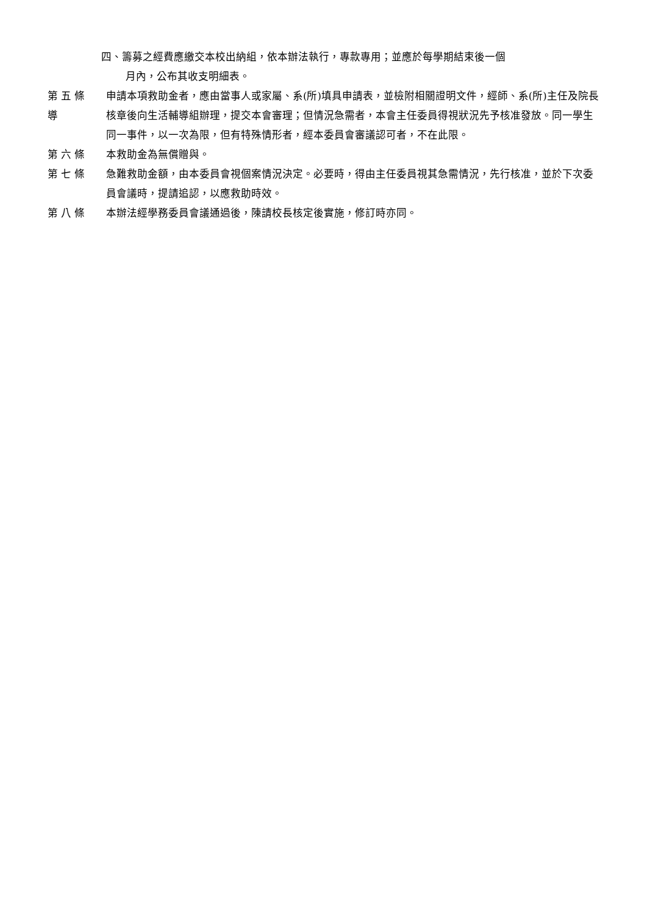四、籌募之經費應繳交本校出納組，依本辦法執行，專款專用；並應於每學期結束後一個
月內，公布其收支明細表。
第 五 條
導
申請本項救助金者，應由當事人或家屬、系(所)填具申請表，並檢附相關證明文件，經師、系(所)主任及院長核章後向生活輔導組辦理，提交本會審理；但情況急需者，本會主任委員得視狀況先予核准發放。同一學生同一事件，以一次為限，但有特殊情形者，經本委員會審議認可者，不在此限。
第 六 條 本救助金為無償贈與。
第 七 條 急難救助金額，由本委員會視個案情況決定。必要時，得由主任委員視其急需情況，先行核准，並於下次委員會議時，提請追認，以應救助時效。
第 八 條 本辦法經學務委員會議通過後，陳請校長核定後實施，修訂時亦同。